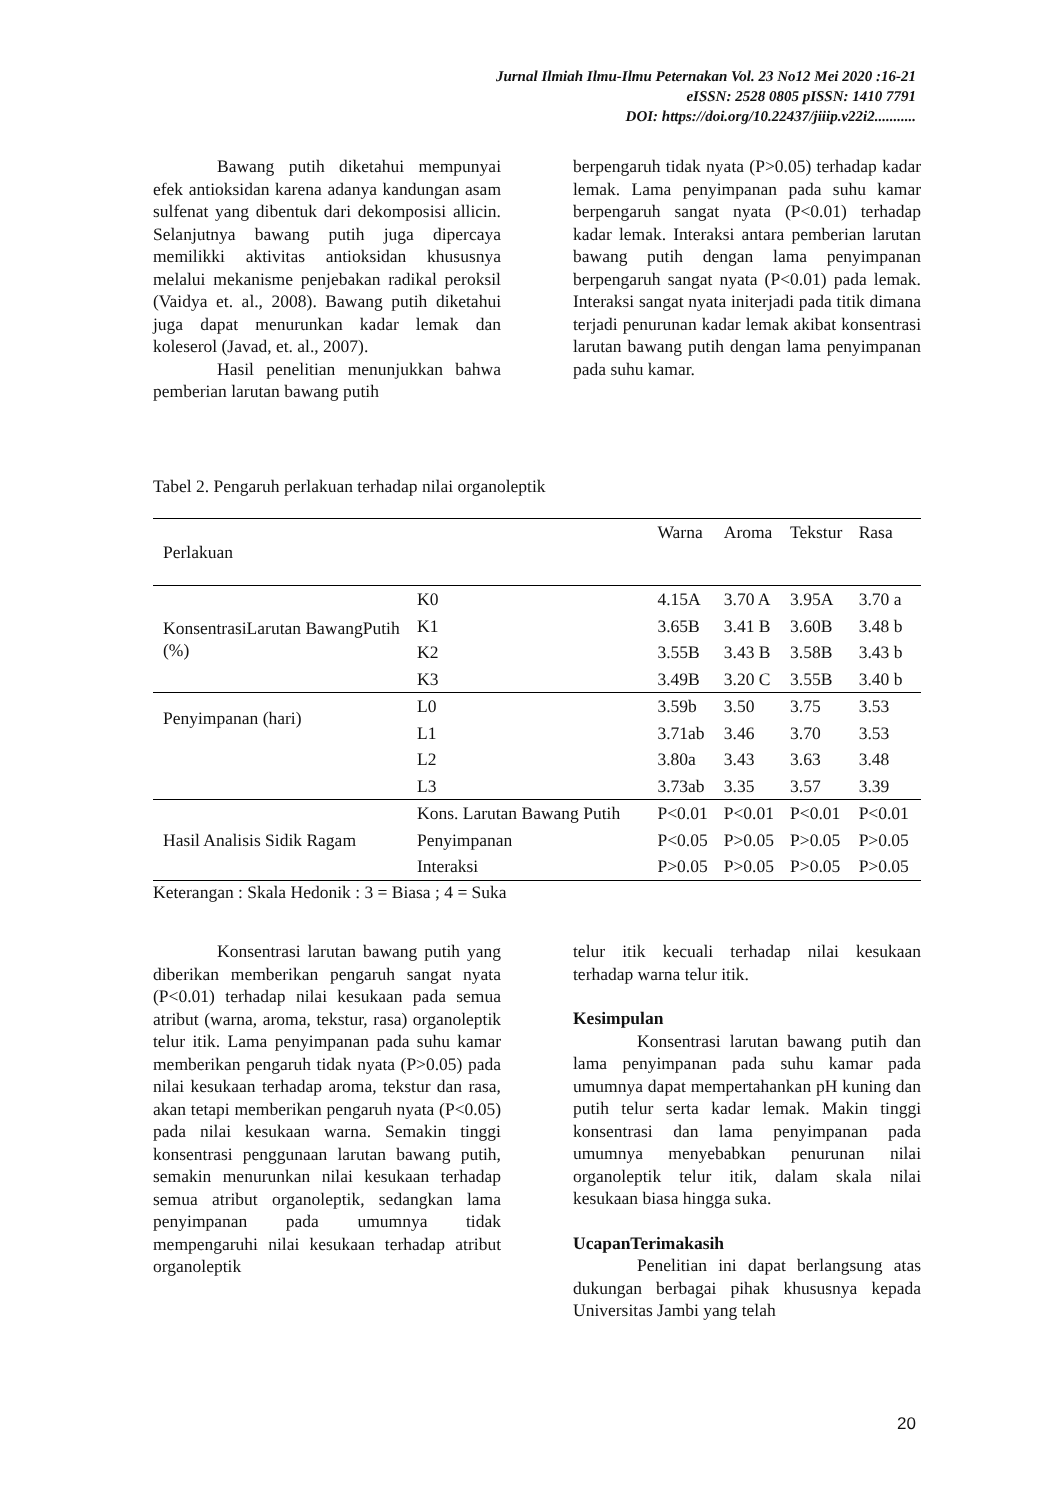Jurnal Ilmiah Ilmu-Ilmu Peternakan Vol. 23 No12 Mei 2020 :16-21
eISSN: 2528 0805 pISSN: 1410 7791
DOI: https://doi.org/10.22437/jiiip.v22i2...........
Bawang putih diketahui mempunyai efek antioksidan karena adanya kandungan asam sulfenat yang dibentuk dari dekomposisi allicin. Selanjutnya bawang putih juga dipercaya memilikki aktivitas antioksidan khususnya melalui mekanisme penjebakan radikal peroksil (Vaidya et. al., 2008). Bawang putih diketahui juga dapat menurunkan kadar lemak dan koleserol (Javad, et. al., 2007).
Hasil penelitian menunjukkan bahwa pemberian larutan bawang putih
berpengaruh tidak nyata (P>0.05) terhadap kadar lemak. Lama penyimpanan pada suhu kamar berpengaruh sangat nyata (P<0.01) terhadap kadar lemak. Interaksi antara pemberian larutan bawang putih dengan lama penyimpanan berpengaruh sangat nyata (P<0.01) pada lemak. Interaksi sangat nyata initerjadi pada titik dimana terjadi penurunan kadar lemak akibat konsentrasi larutan bawang putih dengan lama penyimpanan pada suhu kamar.
Tabel 2. Pengaruh perlakuan terhadap nilai organoleptik
| Perlakuan | | Warna | Aroma | Tekstur | Rasa |
| --- | --- | --- | --- | --- | --- |
| KonsentrasiLarutan BawangPutih (%) | K0 | 4.15A | 3.70 A | 3.95A | 3.70 a |
| | K1 | 3.65B | 3.41 B | 3.60B | 3.48 b |
| | K2 | 3.55B | 3.43 B | 3.58B | 3.43 b |
| | K3 | 3.49B | 3.20 C | 3.55B | 3.40 b |
| Penyimpanan (hari) | L0 | 3.59b | 3.50 | 3.75 | 3.53 |
| | L1 | 3.71ab | 3.46 | 3.70 | 3.53 |
| | L2 | 3.80a | 3.43 | 3.63 | 3.48 |
| | L3 | 3.73ab | 3.35 | 3.57 | 3.39 |
| Hasil Analisis Sidik Ragam | Kons. Larutan Bawang Putih | P<0.01 | P<0.01 | P<0.01 | P<0.01 |
| | Penyimpanan | P<0.05 | P>0.05 | P>0.05 | P>0.05 |
| | Interaksi | P>0.05 | P>0.05 | P>0.05 | P>0.05 |
Keterangan : Skala Hedonik : 3 = Biasa ; 4 = Suka
Konsentrasi larutan bawang putih yang diberikan memberikan pengaruh sangat nyata (P<0.01) terhadap nilai kesukaan pada semua atribut (warna, aroma, tekstur, rasa) organoleptik telur itik. Lama penyimpanan pada suhu kamar memberikan pengaruh tidak nyata (P>0.05) pada nilai kesukaan terhadap aroma, tekstur dan rasa, akan tetapi memberikan pengaruh nyata (P<0.05) pada nilai kesukaan warna. Semakin tinggi konsentrasi penggunaan larutan bawang putih, semakin menurunkan nilai kesukaan terhadap semua atribut organoleptik, sedangkan lama penyimpanan pada umumnya tidak mempengaruhi nilai kesukaan terhadap atribut organoleptik
telur itik kecuali terhadap nilai kesukaan terhadap warna telur itik.
Kesimpulan
Konsentrasi larutan bawang putih dan lama penyimpanan pada suhu kamar pada umumnya dapat mempertahankan pH kuning dan putih telur serta kadar lemak. Makin tinggi konsentrasi dan lama penyimpanan pada umumnya menyebabkan penurunan nilai organoleptik telur itik, dalam skala nilai kesukaan biasa hingga suka.
UcapanTerimakasih
Penelitian ini dapat berlangsung atas dukungan berbagai pihak khususnya kepada Universitas Jambi yang telah
20